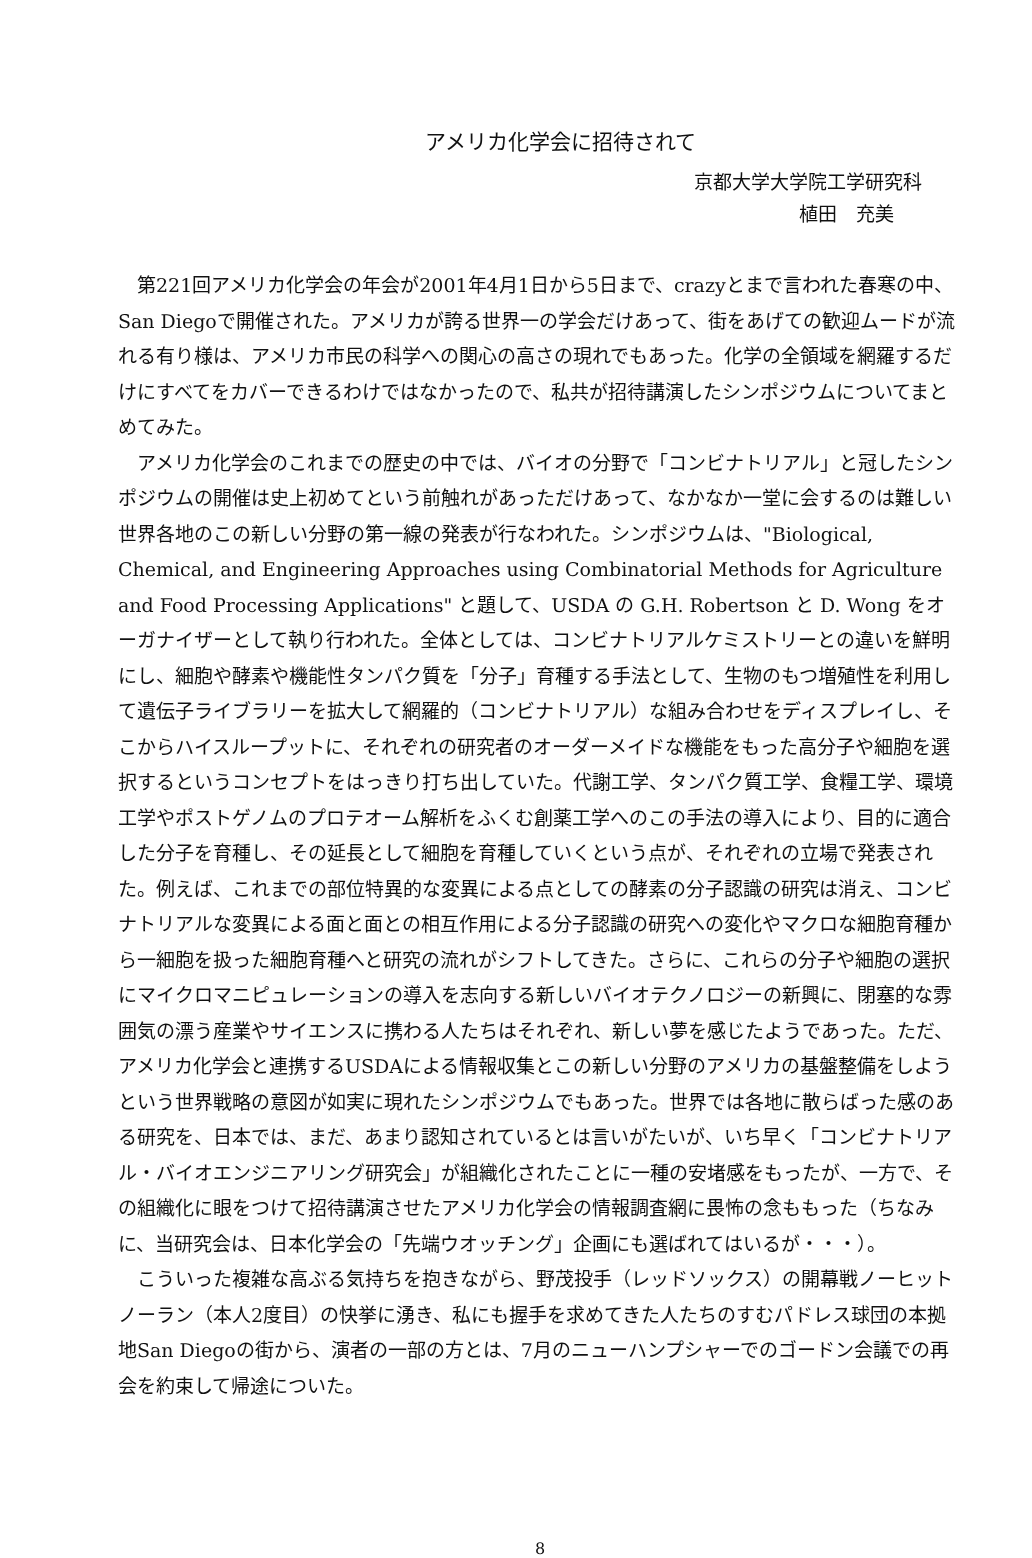アメリカ化学会に招待されて
京都大学大学院工学研究科
植田　充美
第221回アメリカ化学会の年会が2001年4月1日から5日まで、crazyとまで言われた春寒の中、San Diegoで開催された。アメリカが誇る世界一の学会だけあって、街をあげての歓迎ムードが流れる有り様は、アメリカ市民の科学への関心の高さの現れでもあった。化学の全領域を網羅するだけにすべてをカバーできるわけではなかったので、私共が招待講演したシンポジウムについてまとめてみた。
アメリカ化学会のこれまでの歴史の中では、バイオの分野で「コンビナトリアル」と冠したシンポジウムの開催は史上初めてという前触れがあっただけあって、なかなか一堂に会するのは難しい世界各地のこの新しい分野の第一線の発表が行なわれた。シンポジウムは、"Biological, Chemical, and Engineering Approaches using Combinatorial Methods for Agriculture and Food Processing Applications" と題して、USDA の G.H. Robertson と D. Wong をオーガナイザーとして執り行われた。全体としては、コンビナトリアルケミストリーとの違いを鮮明にし、細胞や酵素や機能性タンパク質を「分子」育種する手法として、生物のもつ増殖性を利用して遺伝子ライブラリーを拡大して網羅的（コンビナトリアル）な組み合わせをディスプレイし、そこからハイスループットに、それぞれの研究者のオーダーメイドな機能をもった高分子や細胞を選択するというコンセプトをはっきり打ち出していた。代謝工学、タンパク質工学、食糧工学、環境工学やポストゲノムのプロテオーム解析をふくむ創薬工学へのこの手法の導入により、目的に適合した分子を育種し、その延長として細胞を育種していくという点が、それぞれの立場で発表された。例えば、これまでの部位特異的な変異による点としての酵素の分子認識の研究は消え、コンビナトリアルな変異による面と面との相互作用による分子認識の研究への変化やマクロな細胞育種から一細胞を扱った細胞育種へと研究の流れがシフトしてきた。さらに、これらの分子や細胞の選択にマイクロマニピュレーションの導入を志向する新しいバイオテクノロジーの新興に、閉塞的な雰囲気の漂う産業やサイエンスに携わる人たちはそれぞれ、新しい夢を感じたようであった。ただ、アメリカ化学会と連携するUSDAによる情報収集とこの新しい分野のアメリカの基盤整備をしようという世界戦略の意図が如実に現れたシンポジウムでもあった。世界では各地に散らばった感のある研究を、日本では、まだ、あまり認知されているとは言いがたいが、いち早く「コンビナトリアル・バイオエンジニアリング研究会」が組織化されたことに一種の安堵感をもったが、一方で、その組織化に眼をつけて招待講演させたアメリカ化学会の情報調査網に畏怖の念ももった（ちなみに、当研究会は、日本化学会の「先端ウオッチング」企画にも選ばれてはいるが・・・）。
こういった複雑な高ぶる気持ちを抱きながら、野茂投手（レッドソックス）の開幕戦ノーヒットノーラン（本人2度目）の快挙に湧き、私にも握手を求めてきた人たちのすむパドレス球団の本拠地San Diegoの街から、演者の一部の方とは、7月のニューハンプシャーでのゴードン会議での再会を約束して帰途についた。
8